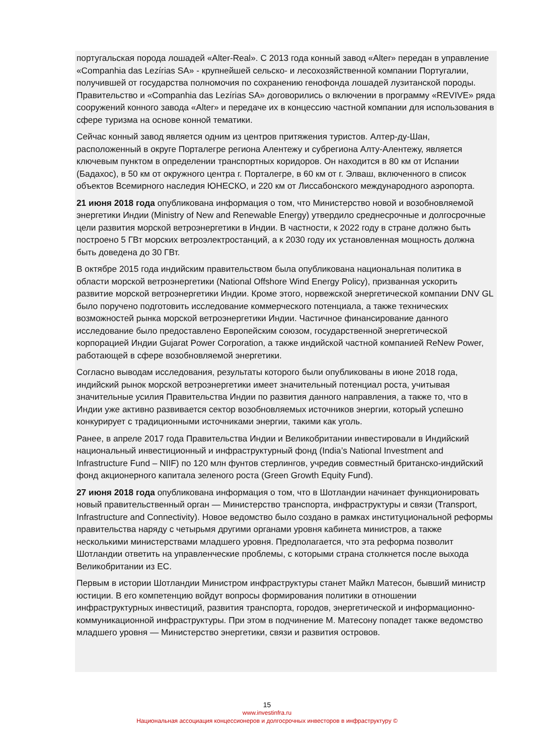португальская порода лошадей «Alter-Real». С 2013 года конный завод «Alter» передан в управление «Companhia das Lezírias SA» - крупнейшей сельско- и лесохозяйственной компании Португалии, получившей от государства полномочия по сохранению генофонда лошадей лузитанской породы. Правительство и «Companhia das Lezírias SA» договорились о включении в программу «REVIVE» ряда сооружений конного завода «Alter» и передаче их в концессию частной компании для использования в сфере туризма на основе конной тематики.
Сейчас конный завод является одним из центров притяжения туристов. Алтер-ду-Шан, расположенный в округе Порталегре региона Алентежу и субрегиона Алту-Алентежу, является ключевым пунктом в определении транспортных коридоров. Он находится в 80 км от Испании (Бадахос), в 50 км от окружного центра г. Порталегре, в 60 км от г. Элваш, включенного в список объектов Всемирного наследия ЮНЕСКО, и 220 км от Лиссабонского международного аэропорта.
21 июня 2018 года опубликована информация о том, что Министерство новой и возобновляемой энергетики Индии (Ministry of New and Renewable Energy) утвердило среднесрочные и долгосрочные цели развития морской ветроэнергетики в Индии. В частности, к 2022 году в стране должно быть построено 5 ГВт морских ветроэлектростанций, а к 2030 году их установленная мощность должна быть доведена до 30 ГВт.
В октябре 2015 года индийским правительством была опубликована национальная политика в области морской ветроэнергетики (National Offshore Wind Energy Policy), призванная ускорить развитие морской ветроэнергетики Индии. Кроме этого, норвежской энергетической компании DNV GL было поручено подготовить исследование коммерческого потенциала, а также технических возможностей рынка морской ветроэнергетики Индии. Частичное финансирование данного исследование было предоставлено Европейским союзом, государственной энергетической корпорацией Индии Gujarat Power Corporation, а также индийской частной компанией ReNew Power, работающей в сфере возобновляемой энергетики.
Согласно выводам исследования, результаты которого были опубликованы в июне 2018 года, индийский рынок морской ветроэнергетики имеет значительный потенциал роста, учитывая значительные усилия Правительства Индии по развития данного направления, а также то, что в Индии уже активно развивается сектор возобновляемых источников энергии, который успешно конкурирует с традиционными источниками энергии, такими как уголь.
Ранее, в апреле 2017 года Правительства Индии и Великобритании инвестировали в Индийский национальный инвестиционный и инфраструктурный фонд (India’s National Investment and Infrastructure Fund – NIIF) по 120 млн фунтов стерлингов, учредив совместный британско-индийский фонд акционерного капитала зеленого роста (Green Growth Equity Fund).
27 июня 2018 года опубликована информация о том, что в Шотландии начинает функционировать новый правительственный орган — Министерство транспорта, инфраструктуры и связи (Transport, Infrastructure and Connectivity). Новое ведомство было создано в рамках институциональной реформы правительства наряду с четырьмя другими органами уровня кабинета министров, а также несколькими министерствами младшего уровня. Предполагается, что эта реформа позволит Шотландии ответить на управленческие проблемы, с которыми страна столкнется после выхода Великобритании из ЕС.
Первым в истории Шотландии Министром инфраструктуры станет Майкл Матесон, бывший министр юстиции. В его компетенцию войдут вопросы формирования политики в отношении инфраструктурных инвестиций, развития транспорта, городов, энергетической и информационно-коммуникационной инфраструктуры. При этом в подчинение М. Матесону попадет также ведомство младшего уровня — Министерство энергетики, связи и развития островов.
15
www.investinfra.ru
Национальная ассоциация концессионеров и долгосрочных инвесторов в инфраструктуру ©